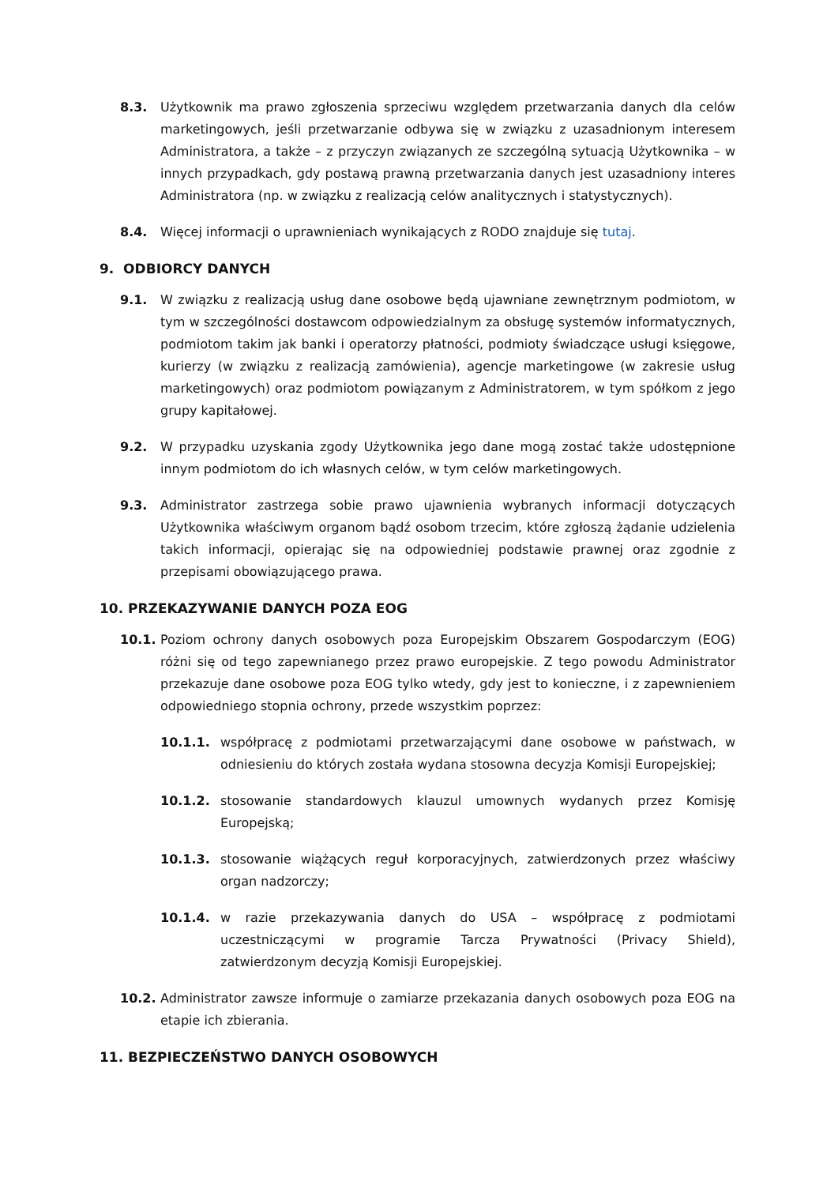8.3. Użytkownik ma prawo zgłoszenia sprzeciwu względem przetwarzania danych dla celów marketingowych, jeśli przetwarzanie odbywa się w związku z uzasadnionym interesem Administratora, a także – z przyczyn związanych ze szczególną sytuacją Użytkownika – w innych przypadkach, gdy postawą prawną przetwarzania danych jest uzasadniony interes Administratora (np. w związku z realizacją celów analitycznych i statystycznych).
8.4. Więcej informacji o uprawnieniach wynikających z RODO znajduje się tutaj.
9. ODBIORCY DANYCH
9.1. W związku z realizacją usług dane osobowe będą ujawniane zewnętrznym podmiotom, w tym w szczególności dostawcom odpowiedzialnym za obsługę systemów informatycznych, podmiotom takim jak banki i operatorzy płatności, podmioty świadczące usługi księgowe, kurierzy (w związku z realizacją zamówienia), agencje marketingowe (w zakresie usług marketingowych) oraz podmiotom powiązanym z Administratorem, w tym spółkom z jego grupy kapitałowej.
9.2. W przypadku uzyskania zgody Użytkownika jego dane mogą zostać także udostępnione innym podmiotom do ich własnych celów, w tym celów marketingowych.
9.3. Administrator zastrzega sobie prawo ujawnienia wybranych informacji dotyczących Użytkownika właściwym organom bądź osobom trzecim, które zgłoszą żądanie udzielenia takich informacji, opierając się na odpowiedniej podstawie prawnej oraz zgodnie z przepisami obowiązującego prawa.
10. PRZEKAZYWANIE DANYCH POZA EOG
10.1. Poziom ochrony danych osobowych poza Europejskim Obszarem Gospodarczym (EOG) różni się od tego zapewnianego przez prawo europejskie. Z tego powodu Administrator przekazuje dane osobowe poza EOG tylko wtedy, gdy jest to konieczne, i z zapewnieniem odpowiedniego stopnia ochrony, przede wszystkim poprzez:
10.1.1. współpracę z podmiotami przetwarzającymi dane osobowe w państwach, w odniesieniu do których została wydana stosowna decyzja Komisji Europejskiej;
10.1.2. stosowanie standardowych klauzul umownych wydanych przez Komisję Europejską;
10.1.3. stosowanie wiążących reguł korporacyjnych, zatwierdzonych przez właściwy organ nadzorczy;
10.1.4. w razie przekazywania danych do USA – współpracę z podmiotami uczestniczącymi w programie Tarcza Prywatności (Privacy Shield), zatwierdzonym decyzją Komisji Europejskiej.
10.2. Administrator zawsze informuje o zamiarze przekazania danych osobowych poza EOG na etapie ich zbierania.
11. BEZPIECZEŃSTWO DANYCH OSOBOWYCH